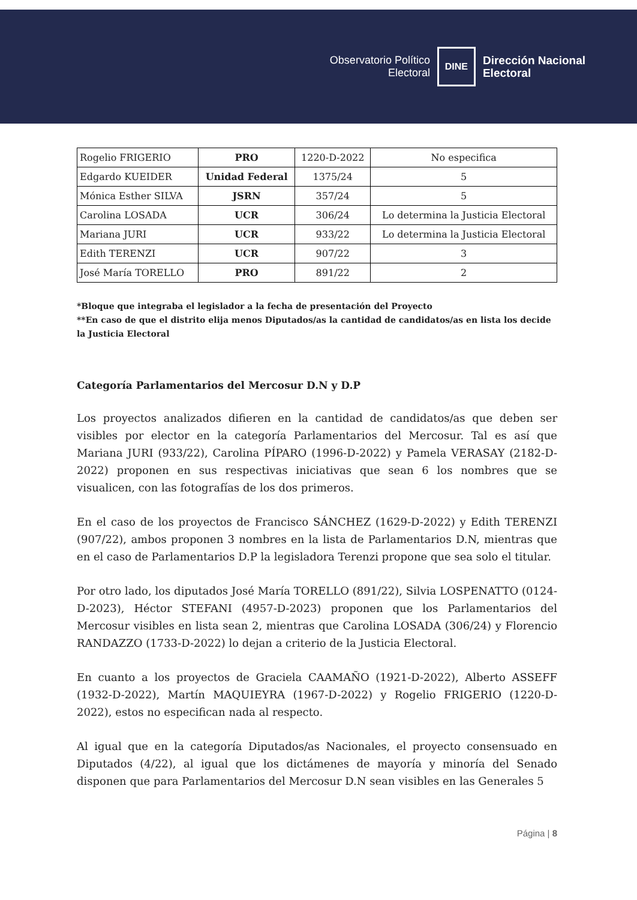Observatorio Político
Electoral
DINE
Dirección Nacional
Electoral
| Rogelio FRIGERIO | PRO | 1220-D-2022 | No especifica |
| Edgardo KUEIDER | Unidad Federal | 1375/24 | 5 |
| Mónica Esther SILVA | JSRN | 357/24 | 5 |
| Carolina LOSADA | UCR | 306/24 | Lo determina la Justicia Electoral |
| Mariana JURI | UCR | 933/22 | Lo determina la Justicia Electoral |
| Edith TERENZI | UCR | 907/22 | 3 |
| José María TORELLO | PRO | 891/22 | 2 |
*Bloque que integraba el legislador a la fecha de presentación del Proyecto
**En caso de que el distrito elija menos Diputados/as la cantidad de candidatos/as en lista los decide la Justicia Electoral
Categoría Parlamentarios del Mercosur D.N y D.P
Los proyectos analizados difieren en la cantidad de candidatos/as que deben ser visibles por elector en la categoría Parlamentarios del Mercosur. Tal es así que Mariana JURI (933/22), Carolina PÍPARO (1996-D-2022) y Pamela VERASAY (2182-D-2022) proponen en sus respectivas iniciativas que sean 6 los nombres que se visualicen, con las fotografías de los dos primeros.
En el caso de los proyectos de Francisco SÁNCHEZ (1629-D-2022) y Edith TERENZI (907/22), ambos proponen 3 nombres en la lista de Parlamentarios D.N, mientras que en el caso de Parlamentarios D.P la legisladora Terenzi propone que sea solo el titular.
Por otro lado, los diputados José María TORELLO (891/22), Silvia LOSPENATTO (0124-D-2023), Héctor STEFANI (4957-D-2023) proponen que los Parlamentarios del Mercosur visibles en lista sean 2, mientras que Carolina LOSADA (306/24) y Florencio RANDAZZO (1733-D-2022) lo dejan a criterio de la Justicia Electoral.
En cuanto a los proyectos de Graciela CAAMAÑO (1921-D-2022), Alberto ASSEFF (1932-D-2022), Martín MAQUIEYRA (1967-D-2022) y Rogelio FRIGERIO (1220-D-2022), estos no especifican nada al respecto.
Al igual que en la categoría Diputados/as Nacionales, el proyecto consensuado en Diputados (4/22), al igual que los dictámenes de mayoría y minoría del Senado disponen que para Parlamentarios del Mercosur D.N sean visibles en las Generales 5
Página | 8